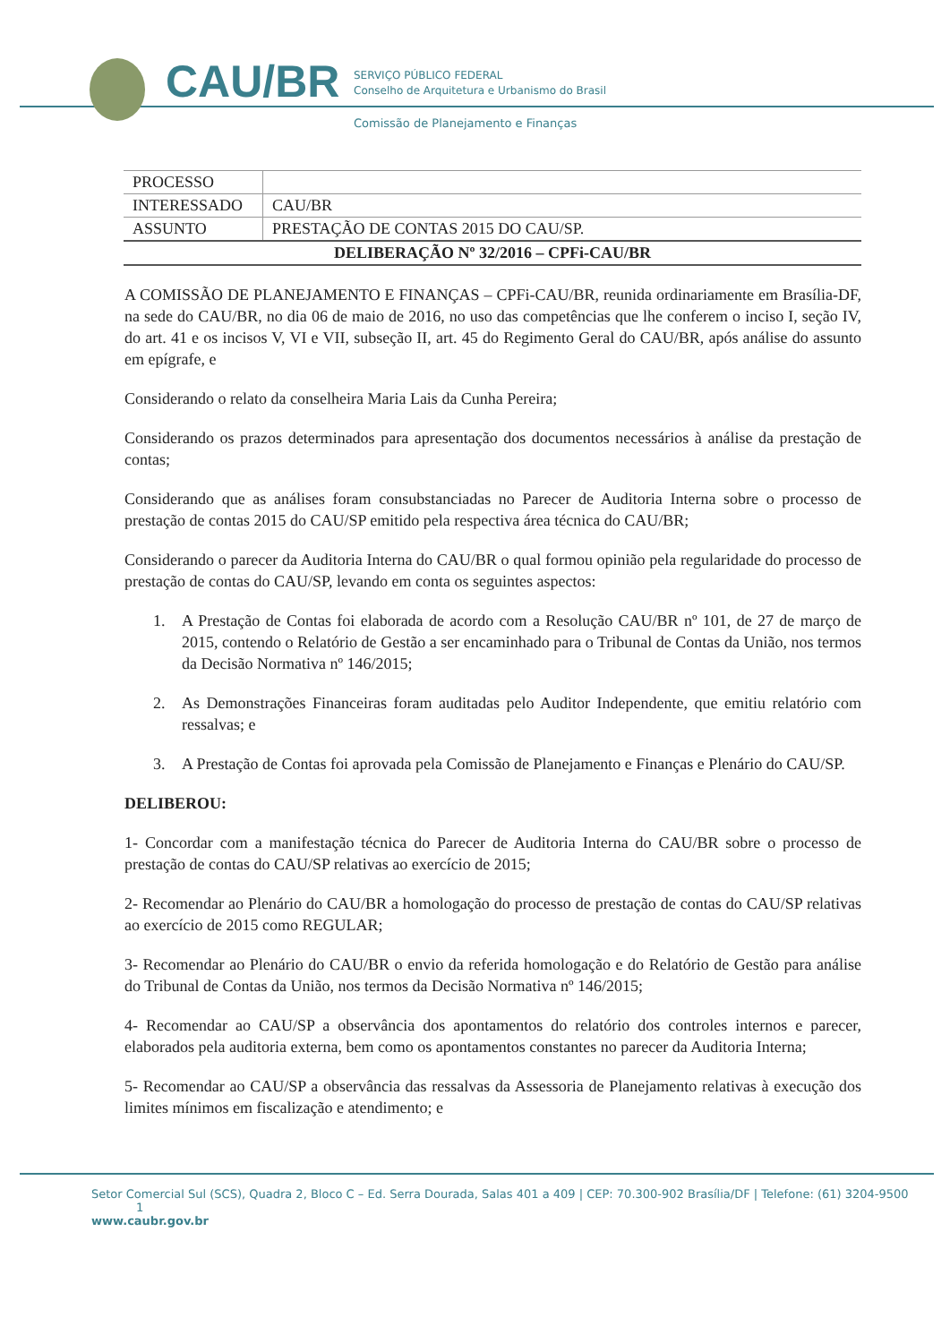CAU/BR
SERVIÇO PÚBLICO FEDERAL
Conselho de Arquitetura e Urbanismo do Brasil
Comissão de Planejamento e Finanças
| PROCESSO | |
| INTERESSADO | CAU/BR |
| ASSUNTO | PRESTAÇÃO DE CONTAS 2015 DO CAU/SP. |
| DELIBERAÇÃO Nº 32/2016 – CPFi-CAU/BR | |
A COMISSÃO DE PLANEJAMENTO E FINANÇAS – CPFi-CAU/BR, reunida ordinariamente em Brasília-DF, na sede do CAU/BR, no dia 06 de maio de 2016, no uso das competências que lhe conferem o inciso I, seção IV, do art. 41 e os incisos V, VI e VII, subseção II, art. 45 do Regimento Geral do CAU/BR, após análise do assunto em epígrafe, e
Considerando o relato da conselheira Maria Lais da Cunha Pereira;
Considerando os prazos determinados para apresentação dos documentos necessários à análise da prestação de contas;
Considerando que as análises foram consubstanciadas no Parecer de Auditoria Interna sobre o processo de prestação de contas 2015 do CAU/SP emitido pela respectiva área técnica do CAU/BR;
Considerando o parecer da Auditoria Interna do CAU/BR o qual formou opinião pela regularidade do processo de prestação de contas do CAU/SP, levando em conta os seguintes aspectos:
1. A Prestação de Contas foi elaborada de acordo com a Resolução CAU/BR nº 101, de 27 de março de 2015, contendo o Relatório de Gestão a ser encaminhado para o Tribunal de Contas da União, nos termos da Decisão Normativa nº 146/2015;
2. As Demonstrações Financeiras foram auditadas pelo Auditor Independente, que emitiu relatório com ressalvas; e
3. A Prestação de Contas foi aprovada pela Comissão de Planejamento e Finanças e Plenário do CAU/SP.
DELIBEROU:
1- Concordar com a manifestação técnica do Parecer de Auditoria Interna do CAU/BR sobre o processo de prestação de contas do CAU/SP relativas ao exercício de 2015;
2- Recomendar ao Plenário do CAU/BR a homologação do processo de prestação de contas do CAU/SP relativas ao exercício de 2015 como REGULAR;
3- Recomendar ao Plenário do CAU/BR o envio da referida homologação e do Relatório de Gestão para análise do Tribunal de Contas da União, nos termos da Decisão Normativa nº 146/2015;
4- Recomendar ao CAU/SP a observância dos apontamentos do relatório dos controles internos e parecer, elaborados pela auditoria externa, bem como os apontamentos constantes no parecer da Auditoria Interna;
5- Recomendar ao CAU/SP a observância das ressalvas da Assessoria de Planejamento relativas à execução dos limites mínimos em fiscalização e atendimento; e
Setor Comercial Sul (SCS), Quadra 2, Bloco C – Ed. Serra Dourada, Salas 401 a 409 | CEP: 70.300-902 Brasília/DF | Telefone: (61) 3204-9500 1
www.caubr.gov.br